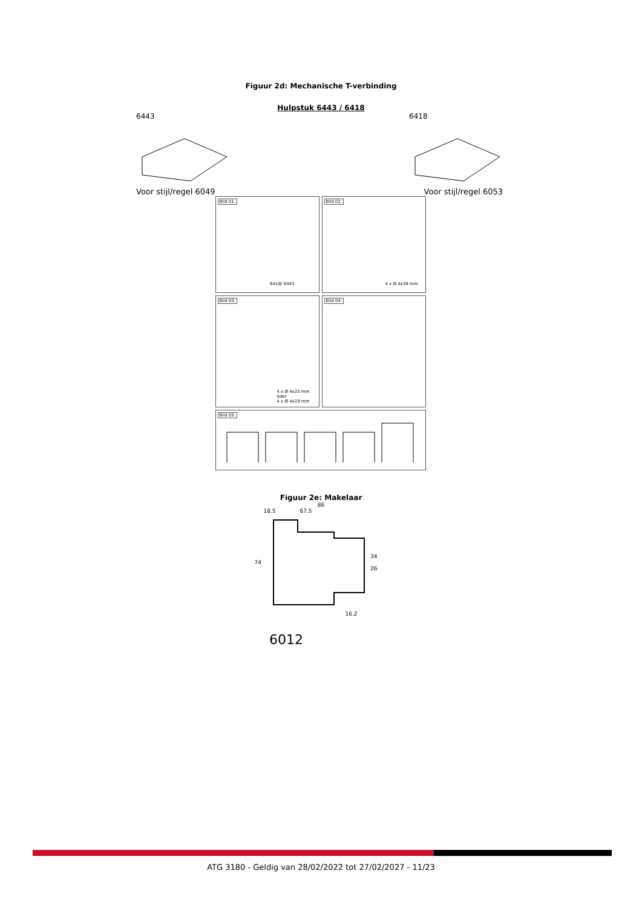Figuur 2d: Mechanische T-verbinding
Hulpstuk 6443 / 6418
6443 6418
Voor stijl/regel 6049 Voor stijl/regel 6053
Bild 01:
6418/ 6443
Bild 02:
4 x Ø 4x38 mm
Bild 03:
4 x Ø 4x25 mm
oder
4 x Ø 4x19 mm
Bild 04:
Bild 05:
Figuur 2e: Makelaar
86
18.5 67.5
74 34
26
16.2
6012
ATG 3180 - Geldig van 28/02/2022 tot 27/02/2027 - 11/23